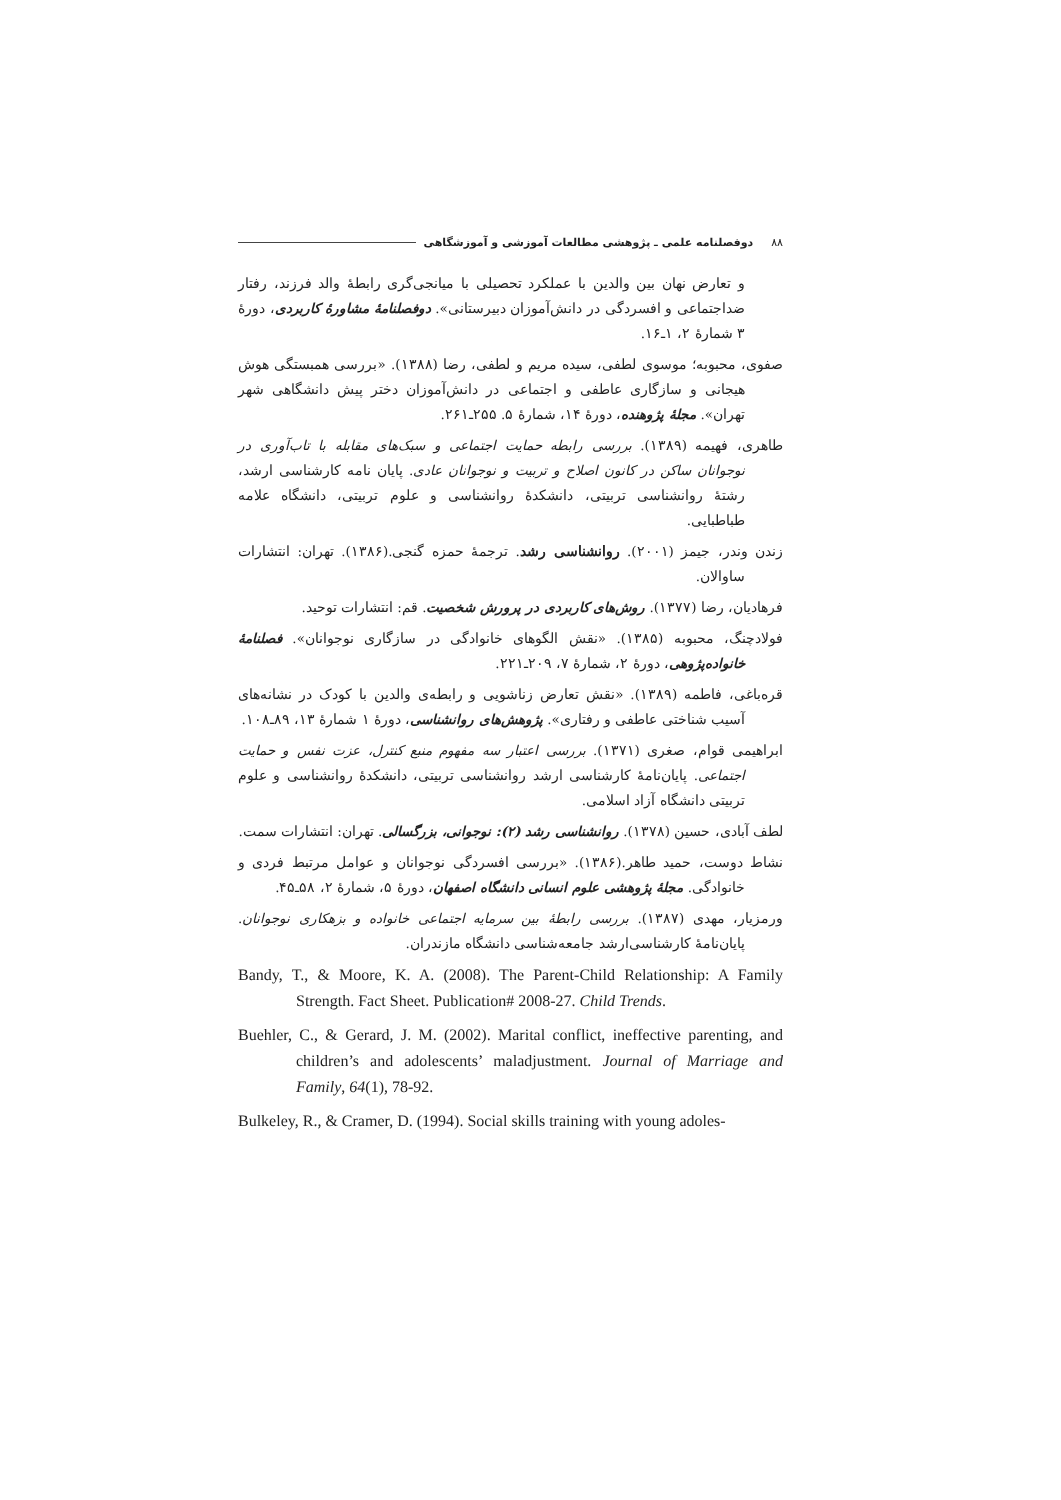۸۸ دوفصلنامه علمی ـ پژوهشی مطالعات آموزشی و آموزشگاهی
و تعارض نهان بین والدین با عملکرد تحصیلی با میانجی‌گری رابطهٔ والد فرزند، رفتار ضداجتماعی و افسردگی در دانش‌آموزان دبیرستانی». دوفصلنامهٔ مشاورهٔ کاربردی، دورهٔ ۳ شمارهٔ ۲، ۱ـ۱۶.
صفوی، محبوبه؛ موسوی لطفی، سیده مریم و لطفی، رضا (۱۳۸۸). «بررسی همبستگی هوش هیجانی و سازگاری عاطفی و اجتماعی در دانش‌آموزان دختر پیش دانشگاهی شهر تهران». مجلهٔ پژوهنده، دورهٔ ۱۴، شمارهٔ ۵. ۲۵۵ـ۲۶۱.
طاهری، فهیمه (۱۳۸۹). بررسی رابطه حمایت اجتماعی و سبک‌های مقابله با تاب‌آوری در نوجوانان ساکن در کانون اصلاح و تربیت و نوجوانان عادی. پایان نامه کارشناسی ارشد، رشتهٔ روانشناسی تربیتی، دانشکدهٔ روانشناسی و علوم تربیتی، دانشگاه علامه طباطبایی.
زندن وندر، جیمز (۲۰۰۱). روانشناسی رشد. ترجمهٔ حمزه گنجی.(۱۳۸۶). تهران: انتشارات ساوالان.
فرهادیان، رضا (۱۳۷۷). روش‌های کاربردی در پرورش شخصیت. قم: انتشارات توحید.
فولادچنگ، محبوبه (۱۳۸۵). «نقش الگوهای خانوادگی در سازگاری نوجوانان». فصلنامهٔ خانواده‌پژوهی، دورهٔ ۲، شمارهٔ ۷، ۲۰۹ـ۲۲۱.
قره‌باغی، فاطمه (۱۳۸۹). «نقش تعارض زناشویی و رابطه‌ی والدین با کودک در نشانه‌های آسیب شناختی عاطفی و رفتاری». پژوهش‌های روانشناسی، دورهٔ ۱ شمارهٔ ۱۳، ۸۹ـ۱۰۸.
ابراهیمی قوام، صغری (۱۳۷۱). بررسی اعتبار سه مفهوم منبع کنترل، عزت نفس و حمایت اجتماعی. پایان‌نامهٔ کارشناسی ارشد روانشناسی تربیتی، دانشکدهٔ روانشناسی و علوم تربیتی دانشگاه آزاد اسلامی.
لطف آبادی، حسین (۱۳۷۸). روانشناسی رشد (۲): نوجوانی، بزرگسالی. تهران: انتشارات سمت.
نشاط دوست، حمید طاهر.(۱۳۸۶). «بررسی افسردگی نوجوانان و عوامل مرتبط فردی و خانوادگی. مجلهٔ پژوهشی علوم انسانی دانشگاه اصفهان، دورهٔ ۵، شمارهٔ ۲، ۵۸ـ۴۵.
ورمزیار، مهدی (۱۳۸۷). بررسی رابطهٔ بین سرمایه اجتماعی خانواده و بزهکاری نوجوانان. پایان‌نامهٔ کارشناسی‌ارشد جامعه‌شناسی دانشگاه مازندران.
Bandy, T., & Moore, K. A. (2008). The Parent-Child Relationship: A Family Strength. Fact Sheet. Publication# 2008-27. Child Trends.
Buehler, C., & Gerard, J. M. (2002). Marital conflict, ineffective parenting, and children’s and adolescents’ maladjustment. Journal of Marriage and Family, 64(1), 78-92.
Bulkeley, R., & Cramer, D. (1994). Social skills training with young adoles-